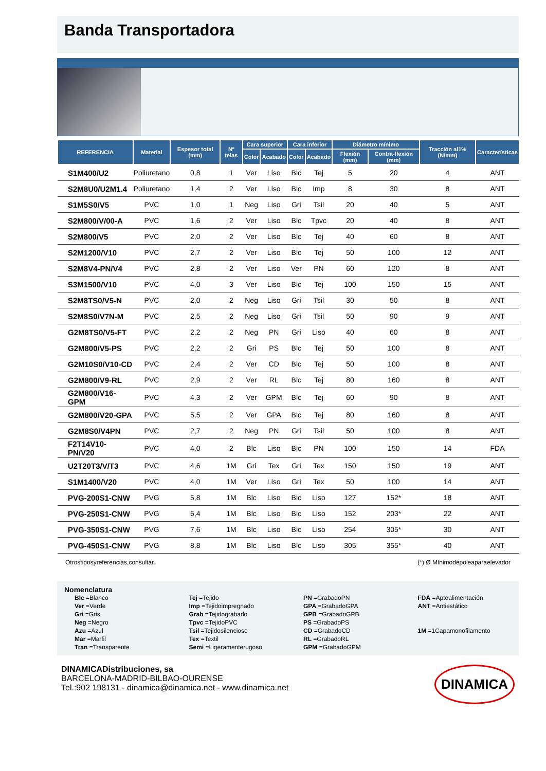Banda Transportadora
| REFERENCIA | Material | Espesor total (mm) | Nº telas | Cara superior | | Cara inferior | | Diámetro mínimo | | Tracción al1% (N/mm) | Características |
| --- | --- | --- | --- | --- | --- | --- | --- | --- | --- | --- | --- |
| | | | | Color | Acabado | Color | Acabado | Flexión (mm) | Contra-flexión (mm) | | |
| S1M400/U2 | Poliuretano | 0,8 | 1 | Ver | Liso | Blc | Tej | 5 | 20 | 4 | ANT |
| S2M8U0/U2M1.4 | Poliuretano | 1,4 | 2 | Ver | Liso | Blc | Imp | 8 | 30 | 8 | ANT |
| S1M5S0/V5 | PVC | 1,0 | 1 | Neg | Liso | Gri | Tsil | 20 | 40 | 5 | ANT |
| S2M800/V/00-A | PVC | 1,6 | 2 | Ver | Liso | Blc | Tpvc | 20 | 40 | 8 | ANT |
| S2M800/V5 | PVC | 2,0 | 2 | Ver | Liso | Blc | Tej | 40 | 60 | 8 | ANT |
| S2M1200/V10 | PVC | 2,7 | 2 | Ver | Liso | Blc | Tej | 50 | 100 | 12 | ANT |
| S2M8V4-PN/V4 | PVC | 2,8 | 2 | Ver | Liso | Ver | PN | 60 | 120 | 8 | ANT |
| S3M1500/V10 | PVC | 4,0 | 3 | Ver | Liso | Blc | Tej | 100 | 150 | 15 | ANT |
| S2M8TS0/V5-N | PVC | 2,0 | 2 | Neg | Liso | Gri | Tsil | 30 | 50 | 8 | ANT |
| S2M8S0/V7N-M | PVC | 2,5 | 2 | Neg | Liso | Gri | Tsil | 50 | 90 | 9 | ANT |
| G2M8TS0/V5-FT | PVC | 2,2 | 2 | Neg | PN | Gri | Liso | 40 | 60 | 8 | ANT |
| G2M800/V5-PS | PVC | 2,2 | 2 | Gri | PS | Blc | Tej | 50 | 100 | 8 | ANT |
| G2M10S0/V10-CD | PVC | 2,4 | 2 | Ver | CD | Blc | Tej | 50 | 100 | 8 | ANT |
| G2M800/V9-RL | PVC | 2,9 | 2 | Ver | RL | Blc | Tej | 80 | 160 | 8 | ANT |
| G2M800/V16-GPM | PVC | 4,3 | 2 | Ver | GPM | Blc | Tej | 60 | 90 | 8 | ANT |
| G2M800/V20-GPA | PVC | 5,5 | 2 | Ver | GPA | Blc | Tej | 80 | 160 | 8 | ANT |
| G2M8S0/V4PN | PVC | 2,7 | 2 | Neg | PN | Gri | Tsil | 50 | 100 | 8 | ANT |
| F2T14V10-PN/V20 | PVC | 4,0 | 2 | Blc | Liso | Blc | PN | 100 | 150 | 14 | FDA |
| U2T20T3/V/T3 | PVC | 4,6 | 1M | Gri | Tex | Gri | Tex | 150 | 150 | 19 | ANT |
| S1M1400/V20 | PVC | 4,0 | 1M | Ver | Liso | Gri | Tex | 50 | 100 | 14 | ANT |
| PVG-200S1-CNW | PVG | 5,8 | 1M | Blc | Liso | Blc | Liso | 127 | 152* | 18 | ANT |
| PVG-250S1-CNW | PVG | 6,4 | 1M | Blc | Liso | Blc | Liso | 152 | 203* | 22 | ANT |
| PVG-350S1-CNW | PVG | 7,6 | 1M | Blc | Liso | Blc | Liso | 254 | 305* | 30 | ANT |
| PVG-450S1-CNW | PVG | 8,8 | 1M | Blc | Liso | Blc | Liso | 305 | 355* | 40 | ANT |
Otrostiposyreferencias,consultar. (*) Ø Mínimodepoleaparaelevador
Nomenclatura
Blc =Blanco
Ver =Verde
Gri =Gris
Neg =Negro
Azu =Azul
Mar =Marfil
Tran =Transparente
Tej =Tejido
Imp =Tejidoimpregnado
Grab =Tejidograbado
Tpvc =TejidoPVC
Tsil =Tejidosilencioso
Tex =Textil
Semi =Ligeramenterugoso
PN =GrabadoPN
GPA =GrabadoGPA
GPB =GrabadoGPB
PS =GrabadoPS
CD =GrabadoCD
RL =GrabadoRL
GPM =GrabadoGPM
FDA =Aptoalimentación
ANT =Antiestático
1M =1Capamonofilamento
DINAMICADistribuciones, sa
BARCELONA-MADRID-BILBAO-OURENSE
Tel.:902 198131 - dinamica@dinamica.net - www.dinamica.net
DINAMICA